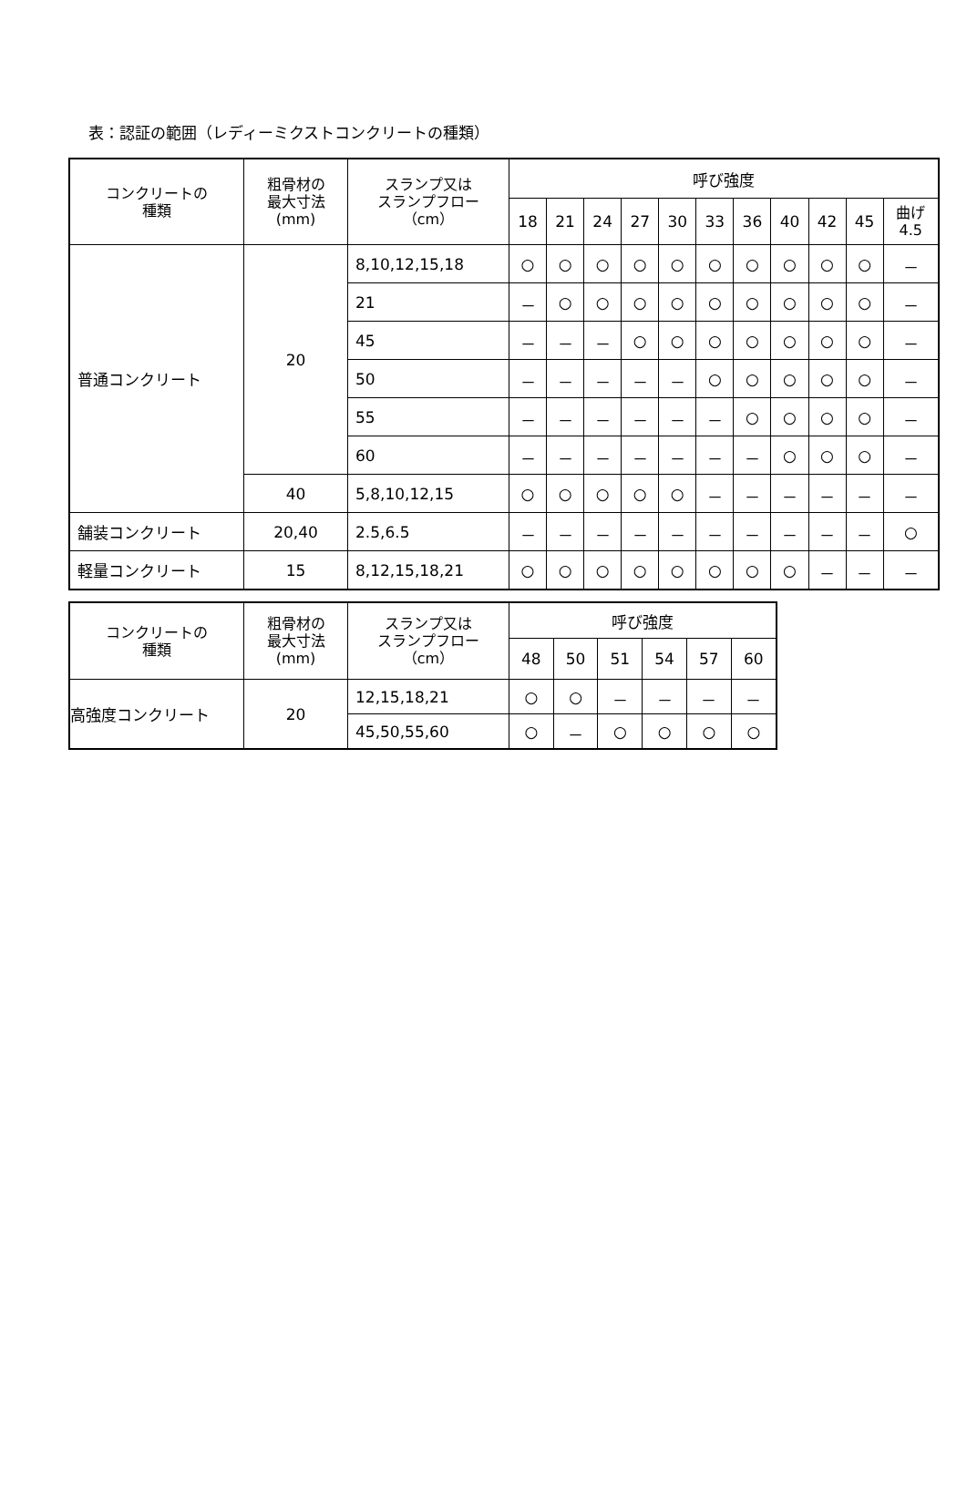表：認証の範囲（レディーミクストコンクリートの種類）
| コンクリートの 種類 | 粗骨材の 最大寸法 (mm) | スランプ又は スランプフロー （cm） | 呼び強度 | | | | | | | | | | |
| --- | --- | --- | --- | --- | --- | --- | --- | --- | --- | --- | --- | --- | --- |
| | | | 18 | 21 | 24 | 27 | 30 | 33 | 36 | 40 | 42 | 45 | 曲げ 4.5 |
| 普通コンクリート | 20 | 8,10,12,15,18 | ○ | ○ | ○ | ○ | ○ | ○ | ○ | ○ | ○ | ○ | － |
| | | 21 | － | ○ | ○ | ○ | ○ | ○ | ○ | ○ | ○ | ○ | － |
| | | 45 | － | － | － | ○ | ○ | ○ | ○ | ○ | ○ | ○ | － |
| | | 50 | － | － | － | － | － | ○ | ○ | ○ | ○ | ○ | － |
| | | 55 | － | － | － | － | － | － | ○ | ○ | ○ | ○ | － |
| | | 60 | － | － | － | － | － | － | － | ○ | ○ | ○ | － |
| | 40 | 5,8,10,12,15 | ○ | ○ | ○ | ○ | ○ | － | － | － | － | － | － |
| 舗装コンクリート | 20,40 | 2.5,6.5 | － | － | － | － | － | － | － | － | － | － | ○ |
| 軽量コンクリート | 15 | 8,12,15,18,21 | ○ | ○ | ○ | ○ | ○ | ○ | ○ | ○ | － | － | － |
| コンクリートの 種類 | 粗骨材の 最大寸法 (mm) | スランプ又は スランプフロー （cm） | 呼び強度 | | | | | |
| --- | --- | --- | --- | --- | --- | --- | --- | --- |
| | | | 48 | 50 | 51 | 54 | 57 | 60 |
| 高強度コンクリート | 20 | 12,15,18,21 | ○ | ○ | － | － | － | － |
| | | 45,50,55,60 | ○ | － | ○ | ○ | ○ | ○ |